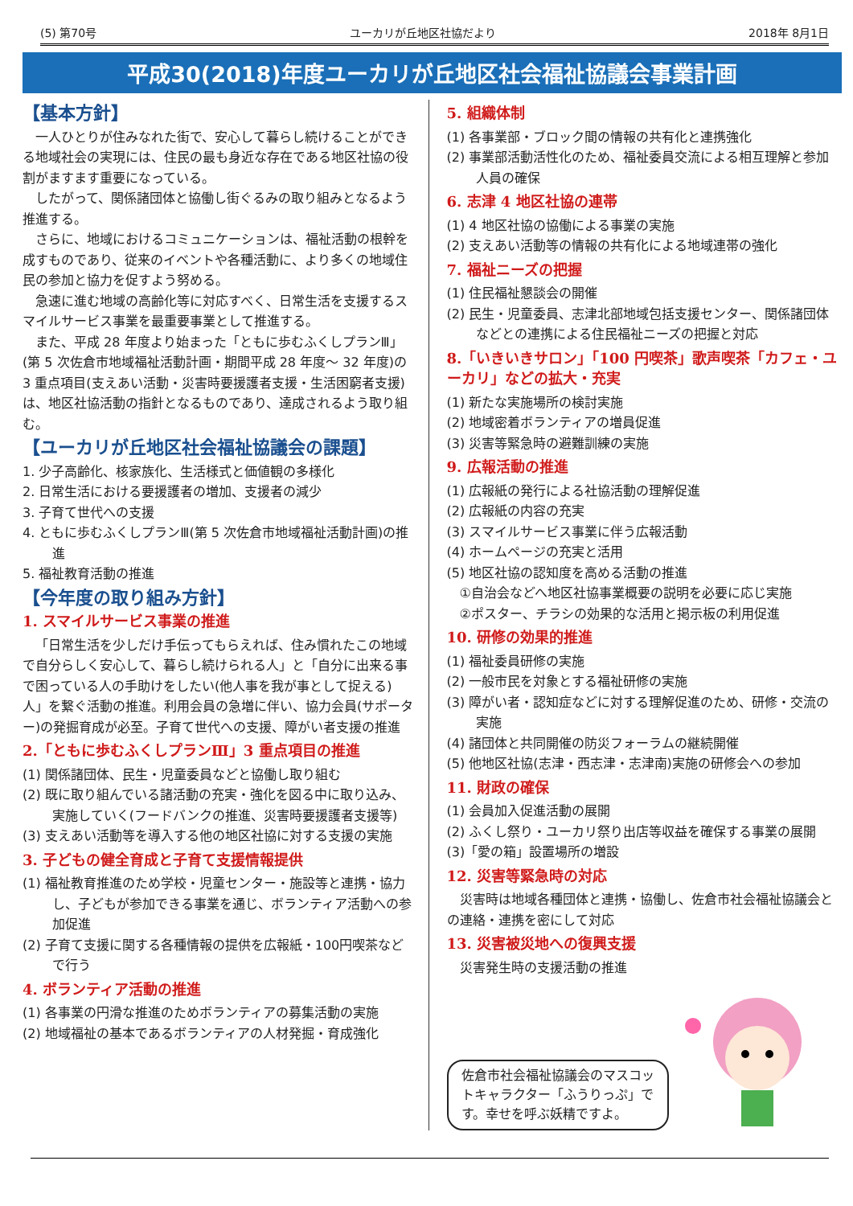(5) 第70号 ユーカリが丘地区社協だより 2018年 8月1日
平成30(2018)年度ユーカリが丘地区社会福祉協議会事業計画
【基本方針】
一人ひとりが住みなれた街で、安心して暮らし続けることができる地域社会の実現には、住民の最も身近な存在である地区社協の役割がますます重要になっている。
したがって、関係諸団体と協働し街ぐるみの取り組みとなるよう推進する。
さらに、地域におけるコミュニケーションは、福祉活動の根幹を成すものであり、従来のイベントや各種活動に、より多くの地域住民の参加と協力を促すよう努める。
急速に進む地域の高齢化等に対応すべく、日常生活を支援するスマイルサービス事業を最重要事業として推進する。
また、平成 28 年度より始まった「ともに歩むふくしプランⅢ」(第 5 次佐倉市地域福祉活動計画・期間平成 28 年度～ 32 年度)の 3 重点項目(支えあい活動・災害時要援護者支援・生活困窮者支援)は、地区社協活動の指針となるものであり、達成されるよう取り組む。
【ユーカリが丘地区社会福祉協議会の課題】
1. 少子高齢化、核家族化、生活様式と価値観の多様化
2. 日常生活における要援護者の増加、支援者の減少
3. 子育て世代への支援
4. ともに歩むふくしプランⅢ(第 5 次佐倉市地域福祉活動計画)の推進
5. 福祉教育活動の推進
【今年度の取り組み方針】
1. スマイルサービス事業の推進
「日常生活を少しだけ手伝ってもらえれば、住み慣れたこの地域で自分らしく安心して、暮らし続けられる人」と「自分に出来る事で困っている人の手助けをしたい(他人事を我が事として捉える)人」を繋ぐ活動の推進。利用会員の急増に伴い、協力会員(サポーター)の発掘育成が必至。子育て世代への支援、障がい者支援の推進
2.「ともに歩むふくしプランⅢ」3 重点項目の推進
(1) 関係諸団体、民生・児童委員などと協働し取り組む
(2) 既に取り組んでいる諸活動の充実・強化を図る中に取り込み、実施していく(フードバンクの推進、災害時要援護者支援等)
(3) 支えあい活動等を導入する他の地区社協に対する支援の実施
3. 子どもの健全育成と子育て支援情報提供
(1) 福祉教育推進のため学校・児童センター・施設等と連携・協力し、子どもが参加できる事業を通じ、ボランティア活動への参加促進
(2) 子育て支援に関する各種情報の提供を広報紙・100円喫茶などで行う
4. ボランティア活動の推進
(1) 各事業の円滑な推進のためボランティアの募集活動の実施
(2) 地域福祉の基本であるボランティアの人材発掘・育成強化
5. 組織体制
(1) 各事業部・ブロック間の情報の共有化と連携強化
(2) 事業部活動活性化のため、福祉委員交流による相互理解と参加人員の確保
6. 志津 4 地区社協の連帯
(1) 4 地区社協の協働による事業の実施
(2) 支えあい活動等の情報の共有化による地域連帯の強化
7. 福祉ニーズの把握
(1) 住民福祉懇談会の開催
(2) 民生・児童委員、志津北部地域包括支援センター、関係諸団体などとの連携による住民福祉ニーズの把握と対応
8.「いきいきサロン」「100 円喫茶」歌声喫茶「カフェ・ユーカリ」などの拡大・充実
(1) 新たな実施場所の検討実施
(2) 地域密着ボランティアの増員促進
(3) 災害等緊急時の避難訓練の実施
9. 広報活動の推進
(1) 広報紙の発行による社協活動の理解促進
(2) 広報紙の内容の充実
(3) スマイルサービス事業に伴う広報活動
(4) ホームページの充実と活用
(5) 地区社協の認知度を高める活動の推進
①自治会などへ地区社協事業概要の説明を必要に応じ実施
②ポスター、チラシの効果的な活用と掲示板の利用促進
10. 研修の効果的推進
(1) 福祉委員研修の実施
(2) 一般市民を対象とする福祉研修の実施
(3) 障がい者・認知症などに対する理解促進のため、研修・交流の実施
(4) 諸団体と共同開催の防災フォーラムの継続開催
(5) 他地区社協(志津・西志津・志津南)実施の研修会への参加
11. 財政の確保
(1) 会員加入促進活動の展開
(2) ふくし祭り・ユーカリ祭り出店等収益を確保する事業の展開
(3)「愛の箱」設置場所の増設
12. 災害等緊急時の対応
災害時は地域各種団体と連携・協働し、佐倉市社会福祉協議会との連絡・連携を密にして対応
13. 災害被災地への復興支援
災害発生時の支援活動の推進
佐倉市社会福祉協議会のマスコットキャラクター「ふうりっぷ」です。幸せを呼ぶ妖精ですよ。